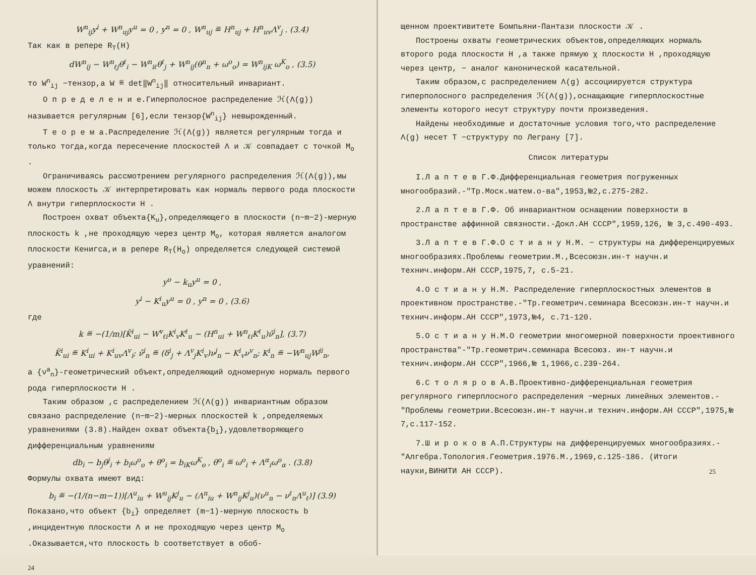W<sup>n</sup><sub>ij</sub>y<sup>i</sup> + W<sup>n</sup><sub>uj</sub>y<sup>u</sup> = 0 , y<sup>n</sup> = 0 , W<sup>n</sup><sub>uj</sub> ≝ H<sup>n</sup><sub>uj</sub> + H<sup>n</sup><sub>uv</sub>Λ<sup>v</sup><sub>j</sub> . (3.4)
Так как в репере R<sub>T</sub>(H)
dW<sup>n</sup><sub>ij</sub> − W<sup>n</sup><sub>ℓj</sub>θ<sup>ℓ</sup><sub>i</sub> − W<sup>n</sup><sub>iℓ</sub>θ<sup>ℓ</sup><sub>j</sub> + W<sup>n</sup><sub>ij</sub>(θ<sup>n</sup><sub>n</sub> + ω<sup>o</sup><sub>o</sub>) = W<sup>n</sup><sub>ijK</sub> ω<sup>K</sup><sub>o</sub> , (3.5)
то W<sup>n</sup><sub>ij</sub> −тензор,а W ≝ det‖W<sup>n</sup><sub>ij</sub>‖ относительный инвариант.
О п р е д е л е н и е.Гиперполосное распределение ℋ(Λ(g)) называется регулярным [6],если тензор{W<sup>n</sup><sub>ij</sub>} невырожденный.
Т е о р е м а.Распределение ℋ(Λ(g)) является регулярным тогда и только тогда,когда пересечение плоскостей Λ и 𝒦 совпадает с точкой M<sub>o</sub> .
Ограничиваясь рассмотрением регулярного распределения ℋ(Λ(g)),мы можем плоскость 𝒦 интерпретировать как нормаль первого рода плоскости Λ внутри гиперплоскости H .
Построен охват объекта{K<sub>u</sub>},определяющего в плоскости (n−m−2)-мерную плоскость k ,не проходящую через центр M<sub>o</sub>, которая является аналогом плоскости Кенигса,и в репере R<sub>T</sub>(H<sub>o</sub>) определяется следующей системой уравнений:
y<sup>o</sup> − k<sub>u</sub>y<sup>u</sup> = 0 ,
y<sup>i</sup> − K<sup>i</sup><sub>u</sub>y<sup>u</sup> = 0 , y<sup>n</sup> = 0 , (3.6)
где
k ≝ −(1/m)[K̃<sup>i</sup><sub>ui</sub> − W<sup>v</sup><sub>ℓi</sub>K<sup>i</sup><sub>v</sub>K<sup>ℓ</sup><sub>u</sub> − (H<sup>n</sup><sub>ui</sub> + W<sup>n</sup><sub>ℓi</sub>K<sup>ℓ</sup><sub>u</sub>)ν̂<sup>i</sup><sub>n</sub>], (3.7)
K̃<sup>i</sup><sub>ui</sub> ≝ K<sup>i</sup><sub>ui</sub> + K<sup>i</sup><sub>uv</sub>Λ<sup>v</sup><sub>i</sub>; ν̂<sup>i</sup><sub>n</sub> ≝ (δ<sup>i</sup><sub>j</sub> + Λ<sup>v</sup><sub>j</sub>K<sup>i</sup><sub>v</sub>)ν<sup>j</sup><sub>n</sub> − K<sup>i</sup><sub>v</sub>ν<sup>v</sup><sub>n</sub>; K<sup>i</sup><sub>n</sub> ≝ −W<sup>n</sup><sub>uj</sub>W<sup>ji</sup><sub>n</sub>,
а {ν<sup>a</sup><sub>n</sub>}-геометрический объект,определяющий одномерную нормаль первого рода гиперплоскости H .
Таким образом ,с распределением ℋ(Λ(g)) инвариантным образом связано распределение (n−m−2)-мерных плоскостей k ,определяемых уравнениями (3.8).Найден охват объекта{b<sub>i</sub>},удовлетворяющего дифференциальным уравнениям
db<sub>i</sub> − b<sub>j</sub>θ<sup>j</sup><sub>i</sub> + b<sub>i</sub>ω<sup>o</sup><sub>o</sub> + θ<sup>o</sup><sub>i</sub> = b<sub>iK</sub>ω<sup>K</sup><sub>o</sub> , θ<sup>o</sup><sub>i</sub> ≝ ω<sup>o</sup><sub>i</sub> + Λ<sup>α</sup><sub>i</sub>ω<sup>o</sup><sub>α</sub> . (3.8)
Формулы охвата имеют вид:
b<sub>i</sub> ≝ −(1/(n−m−1))[Λ<sup>u</sup><sub>iu</sub> + W<sup>u</sup><sub>ij</sub>K<sup>j</sup><sub>u</sub> − (Λ<sup>n</sup><sub>iu</sub> + W<sup>n</sup><sub>ij</sub>K<sup>j</sup><sub>u</sub>)(ν<sup>u</sup><sub>n</sub> − ν<sup>ℓ</sup><sub>n</sub>Λ<sup>u</sup><sub>ℓ</sub>)] (3.9)
Показано,что объект {b<sub>i</sub>} определяет (m−1)-мерную плоскость b ,инцидентную плоскости Λ и не проходящую через центр M<sub>o</sub> .Оказывается,что плоскость b соответствует в обоб-
24
щенном проективитете Бомпьяни-Пантази плоскости 𝒦 .
Построены охваты геометрических объектов,определяющих нормаль второго рода плоскости H ,а также прямую χ плоскости H ,проходящую через центр, − аналог канонической касательной.
Таким образом,с распределением Λ(g) ассоциируется структура гиперполосного распределения ℋ(Λ(g)),оснащающие гиперплоскостные элементы которого несут структуру почти произведения.
Найдены необходимые и достаточные условия того,что распределение Λ(g) несет T −структуру по Леграну [7].
Список литературы
I.Л а п т е в Г.Ф.Дифференциальная геометрия погруженных многообразий.-"Тр.Моск.матем.о-ва",1953,№2,с.275-282.
2.Л а п т е в Г.Ф. Об инвариантном оснащении поверхности в пространстве аффинной связности.-Докл.АН СССР",1959,126, № 3,с.490-493.
3.Л а п т е в Г.Ф.О с т и а н у Н.М. − структуры на дифференцируемых многообразиях.Проблемы геометрии.М.,Всесоюзн.ин-т научн.и технич.информ.АН СССР,1975,7, с.5-21.
4.О с т и а н у Н.М. Распределение гиперплоскостных элементов в проективном пространстве.-"Тр.геометрич.семинара Всесоюзн.ин-т научн.и технич.информ.АН СССР",1973,№4, с.71-120.
5.О с т и а н у Н.М.О геометрии многомерной поверхности проективного пространства"-"Тр.геометрич.семинара Всесоюз. ин-т научн.и технич.информ.АН СССР",1966,№ 1,1966,с.239-264.
6.С т о л я р о в А.В.Проективно-дифференциальная геометрия регулярного гиперплосного распределения −мерных линейных элементов.-"Проблемы геометрии.Всесоюзн.ин-т научн.и технич.информ.АН СССР",1975,№ 7,с.117-152.
7.Ш и р о к о в А.П.Структуры на дифференцируемых многообразиях.-"Алгебра.Топология.Геометрия.1976.М.,1969,с.125-186. (Итоги науки,ВИНИТИ АН СССР). 25